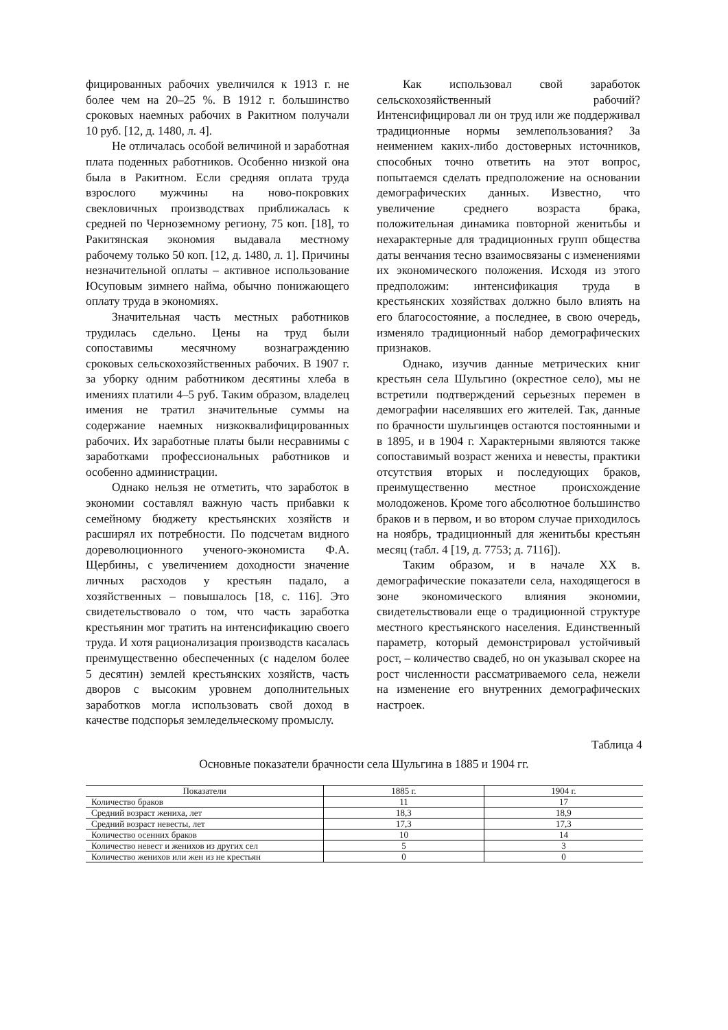фицированных рабочих увеличился к 1913 г. не более чем на 20–25 %. В 1912 г. большинство сроковых наемных рабочих в Ракитном получали 10 руб. [12, д. 1480, л. 4].
Не отличалась особой величиной и заработная плата поденных работников. Особенно низкой она была в Ракитном. Если средняя оплата труда взрослого мужчины на ново-покровких свекловичных производствах приближалась к средней по Черноземному региону, 75 коп. [18], то Ракитянская экономия выдавала местному рабочему только 50 коп. [12, д. 1480, л. 1]. Причины незначительной оплаты – активное использование Юсуповым зимнего найма, обычно понижающего оплату труда в экономиях.
Значительная часть местных работников трудилась сдельно. Цены на труд были сопоставимы месячному вознаграждению сроковых сельскохозяйственных рабочих. В 1907 г. за уборку одним работником десятины хлеба в имениях платили 4–5 руб. Таким образом, владелец имения не тратил значительные суммы на содержание наемных низкоквалифицированных рабочих. Их заработные платы были несравнимы с заработками профессиональных работников и особенно администрации.
Однако нельзя не отметить, что заработок в экономии составлял важную часть прибавки к семейному бюджету крестьянских хозяйств и расширял их потребности. По подсчетам видного дореволюционного ученого-экономиста Ф.А. Щербины, с увеличением доходности значение личных расходов у крестьян падало, а хозяйственных – повышалось [18, с. 116]. Это свидетельствовало о том, что часть заработка крестьянин мог тратить на интенсификацию своего труда. И хотя рационализация производств касалась преимущественно обеспеченных (с наделом более 5 десятин) землей крестьянских хозяйств, часть дворов с высоким уровнем дополнительных заработков могла использовать свой доход в качестве подспорья земледельческому промыслу.
Как использовал свой заработок сельскохозяйственный рабочий? Интенсифицировал ли он труд или же поддерживал традиционные нормы землепользования? За неимением каких-либо достоверных источников, способных точно ответить на этот вопрос, попытаемся сделать предположение на основании демографических данных. Известно, что увеличение среднего возраста брака, положительная динамика повторной женитьбы и нехарактерные для традиционных групп общества даты венчания тесно взаимосвязаны с изменениями их экономического положения. Исходя из этого предположим: интенсификация труда в крестьянских хозяйствах должно было влиять на его благосостояние, а последнее, в свою очередь, изменяло традиционный набор демографических признаков.
Однако, изучив данные метрических книг крестьян села Шульгино (окрестное село), мы не встретили подтверждений серьезных перемен в демографии населявших его жителей. Так, данные по брачности шульгинцев остаются постоянными и в 1895, и в 1904 г. Характерными являются также сопоставимый возраст жениха и невесты, практики отсутствия вторых и последующих браков, преимущественно местное происхождение молодоженов. Кроме того абсолютное большинство браков и в первом, и во втором случае приходилось на ноябрь, традиционный для женитьбы крестьян месяц (табл. 4 [19, д. 7753; д. 7116]).
Таким образом, и в начале XX в. демографические показатели села, находящегося в зоне экономического влияния экономии, свидетельствовали еще о традиционной структуре местного крестьянского населения. Единственный параметр, который демонстрировал устойчивый рост, – количество свадеб, но он указывал скорее на рост численности рассматриваемого села, нежели на изменение его внутренних демографических настроек.
Таблица 4
Основные показатели брачности села Шульгина в 1885 и 1904 гг.
| Показатели | 1885 г. | 1904 г. |
| --- | --- | --- |
| Количество браков | 11 | 17 |
| Средний возраст жениха, лет | 18,3 | 18,9 |
| Средний возраст невесты, лет | 17,3 | 17,3 |
| Количество осенних браков | 10 | 14 |
| Количество невест и женихов из других сел | 5 | 3 |
| Количество женихов или жен из не крестьян | 0 | 0 |